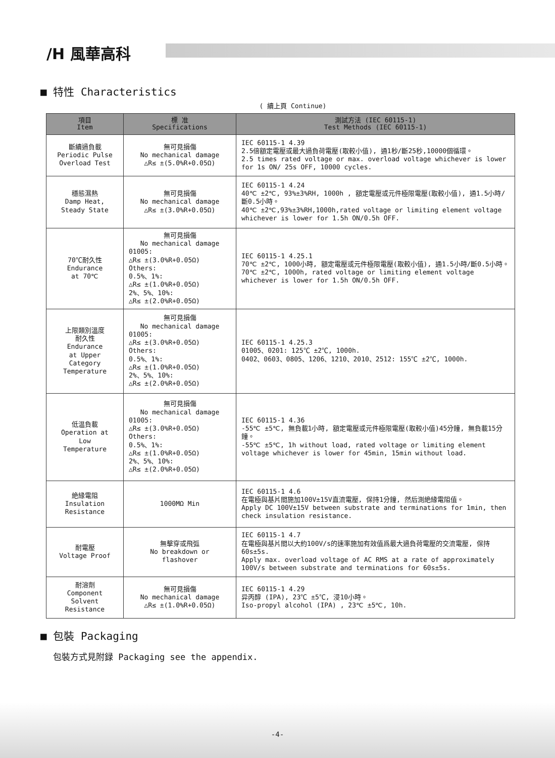/H 風華高科
■ 特性 Characteristics
( 續上頁 Continue)
| 項目 Item | 標 准 Specifications | 測試方法 (IEC 60115-1) Test Methods (IEC 60115-1) |
| --- | --- | --- |
| 斷續過負載 Periodic Pulse Overload Test | 無可見損傷 No mechanical damage △R≤ ±(5.0%R+0.05Ω) | IEC 60115-1 4.39 2.5倍額定電壓或最大過負荷電壓(取較小值), 通1秒/斷25秒,10000個循環。 2.5 times rated voltage or max. overload voltage whichever is lower for 1s ON/ 25s OFF, 10000 cycles. |
| 穩態濕熱 Damp Heat, Steady State | 無可見損傷 No mechanical damage △R≤ ±(3.0%R+0.05Ω) | IEC 60115-1 4.24 40℃ ±2℃, 93%±3%RH, 1000h , 額定電壓或元件極限電壓(取較小值), 通1.5小時/斷0.5小時。 40℃ ±2℃,93%±3%RH,1000h,rated voltage or limiting element voltage whichever is lower for 1.5h ON/0.5h OFF. |
| 70℃耐久性 Endurance at 70℃ | 無可見損傷 No mechanical damage 01005: △R≤ ±(3.0%R+0.05Ω) Others: 0.5%、1%: △R≤ ±(1.0%R+0.05Ω) 2%、5%、10%: △R≤ ±(2.0%R+0.05Ω) | IEC 60115-1 4.25.1 70℃ ±2℃, 1000小時, 額定電壓或元件極限電壓(取較小值), 通1.5小時/斷0.5小時。 70℃ ±2℃, 1000h, rated voltage or limiting element voltage whichever is lower for 1.5h ON/0.5h OFF. |
| 上限類別溫度 耐久性 Endurance at Upper Category Temperature | 無可見損傷 No mechanical damage 01005: △R≤ ±(3.0%R+0.05Ω) Others: 0.5%、1%: △R≤ ±(1.0%R+0.05Ω) 2%、5%、10%: △R≤ ±(2.0%R+0.05Ω) | IEC 60115-1 4.25.3 01005、0201: 125℃ ±2℃, 1000h. 0402、0603、0805、1206、1210、2010、2512: 155℃ ±2℃, 1000h. |
| 低温負載 Operation at Low Temperature | 無可見損傷 No mechanical damage 01005: △R≤ ±(3.0%R+0.05Ω) Others: 0.5%、1%: △R≤ ±(1.0%R+0.05Ω) 2%、5%、10%: △R≤ ±(2.0%R+0.05Ω) | IEC 60115-1 4.36 -55℃ ±5℃, 無負載1小時, 額定電壓或元件極限電壓(取較小值)45分鐘, 無負載15分鐘。 -55℃ ±5℃, 1h without load, rated voltage or limiting element voltage whichever is lower for 45min, 15min without load. |
| 絶緣電阻 Insulation Resistance | 1000MΩ Min | IEC 60115-1 4.6 在電極與基片間施加100V±15V直流電壓, 保持1分鐘, 然后測絶緣電阻值。 Apply DC 100V±15V between substrate and terminations for 1min, then check insulation resistance. |
| 耐電壓 Voltage Proof | 無擊穿或飛弧 No breakdown or flashover | IEC 60115-1 4.7 在電極與基片間以大約100V/s的速率施加有效值爲最大過負荷電壓的交流電壓, 保持60s±5s. Apply max. overload voltage of AC RMS at a rate of approximately 100V/s between substrate and terminations for 60s±5s. |
| 耐溶劑 Component Solvent Resistance | 無可見損傷 No mechanical damage △R≤ ±(1.0%R+0.05Ω) | IEC 60115-1 4.29 异丙醇 (IPA), 23℃ ±5℃, 浸10小時。 Iso-propyl alcohol (IPA) , 23℃ ±5℃, 10h. |
■ 包裝 Packaging
包裝方式見附録 Packaging see the appendix.
-4-